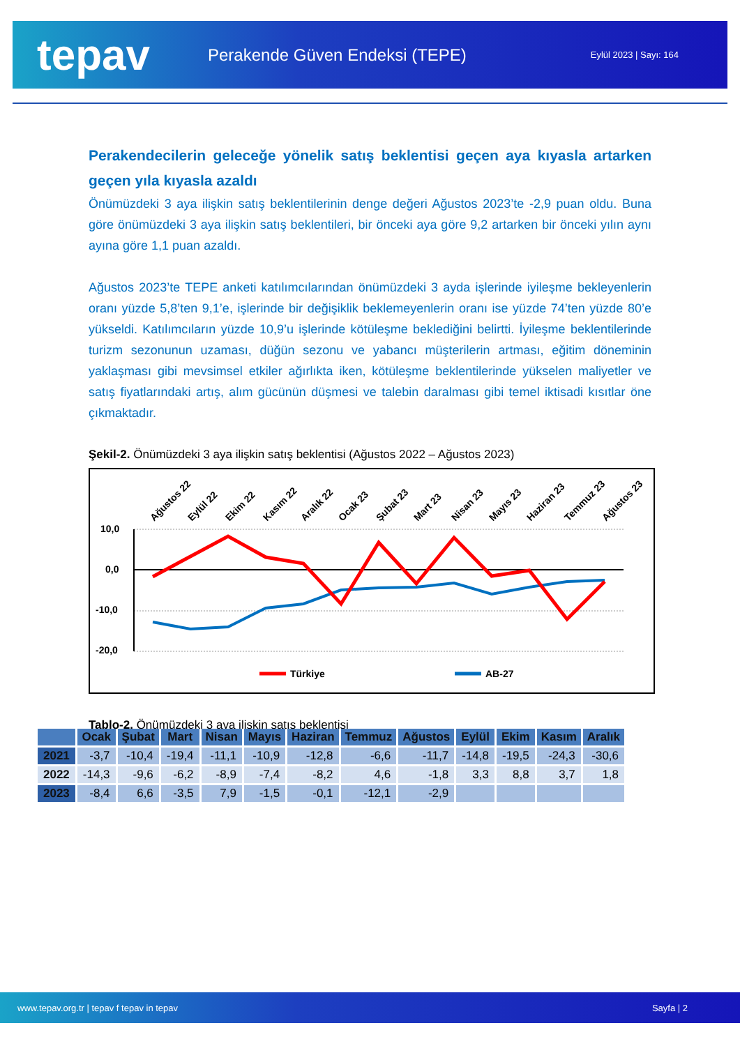tepav
Perakende Güven Endeksi (TEPE)
Eylül 2023 | Sayı: 164
Perakendecilerin geleceğe yönelik satış beklentisi geçen aya kıyasla artarken geçen yıla kıyasla azaldı
Önümüzdeki 3 aya ilişkin satış beklentilerinin denge değeri Ağustos 2023’te -2,9 puan oldu. Buna göre önümüzdeki 3 aya ilişkin satış beklentileri, bir önceki aya göre 9,2 artarken bir önceki yılın aynı ayına göre 1,1 puan azaldı.
Ağustos 2023’te TEPE anketi katılımcılarından önümüzdeki 3 ayda işlerinde iyileşme bekleyenlerin oranı yüzde 5,8’ten 9,1’e, işlerinde bir değişiklik beklemeyenlerin oranı ise yüzde 74’ten yüzde 80’e yükseldi. Katılımcıların yüzde 10,9’u işlerinde kötüleşme beklediğini belirtti. İyileşme beklentilerinde turizm sezonunun uzaması, düğün sezonu ve yabancı müşterilerin artması, eğitim döneminin yaklaşması gibi mevsimsel etkiler ağırlıkta iken, kötüleşme beklentilerinde yükselen maliyetler ve satış fiyatlarındaki artış, alım gücünün düşmesi ve talebin daralması gibi temel iktisadi kısıtlar öne çıkmaktadır.
Şekil-2. Önümüzdeki 3 aya ilişkin satış beklentisi (Ağustos 2022 – Ağustos 2023)
Ağustos 22
Eylül 22
Ekim 22
Kasım 22
Aralık 22
Ocak 23
Şubat 23
Mart 23
Nisan 23
Mayıs 23
Haziran 23
Temmuz 23
Ağustos 23
10,0
0,0
-10,0
-20,0
Türkiye
AB-27
Tablo-2. Önümüzdeki 3 aya ilişkin satış beklentisi
| | Ocak | Şubat | Mart | Nisan | Mayıs | Haziran | Temmuz | Ağustos | Eylül | Ekim | Kasım | Aralık |
| --- | --- | --- | --- | --- | --- | --- | --- | --- | --- | --- | --- | --- |
| 2021 | -3,7 | -10,4 | -19,4 | -11,1 | -10,9 | -12,8 | -6,6 | -11,7 | -14,8 | -19,5 | -24,3 | -30,6 |
| 2022 | -14,3 | -9,6 | -6,2 | -8,9 | -7,4 | -8,2 | 4,6 | -1,8 | 3,3 | 8,8 | 3,7 | 1,8 |
| 2023 | -8,4 | 6,6 | -3,5 | 7,9 | -1,5 | -0,1 | -12,1 | -2,9 | | | | |
www.tepav.org.tr | tepav f tepav in tepav Sayfa | 2